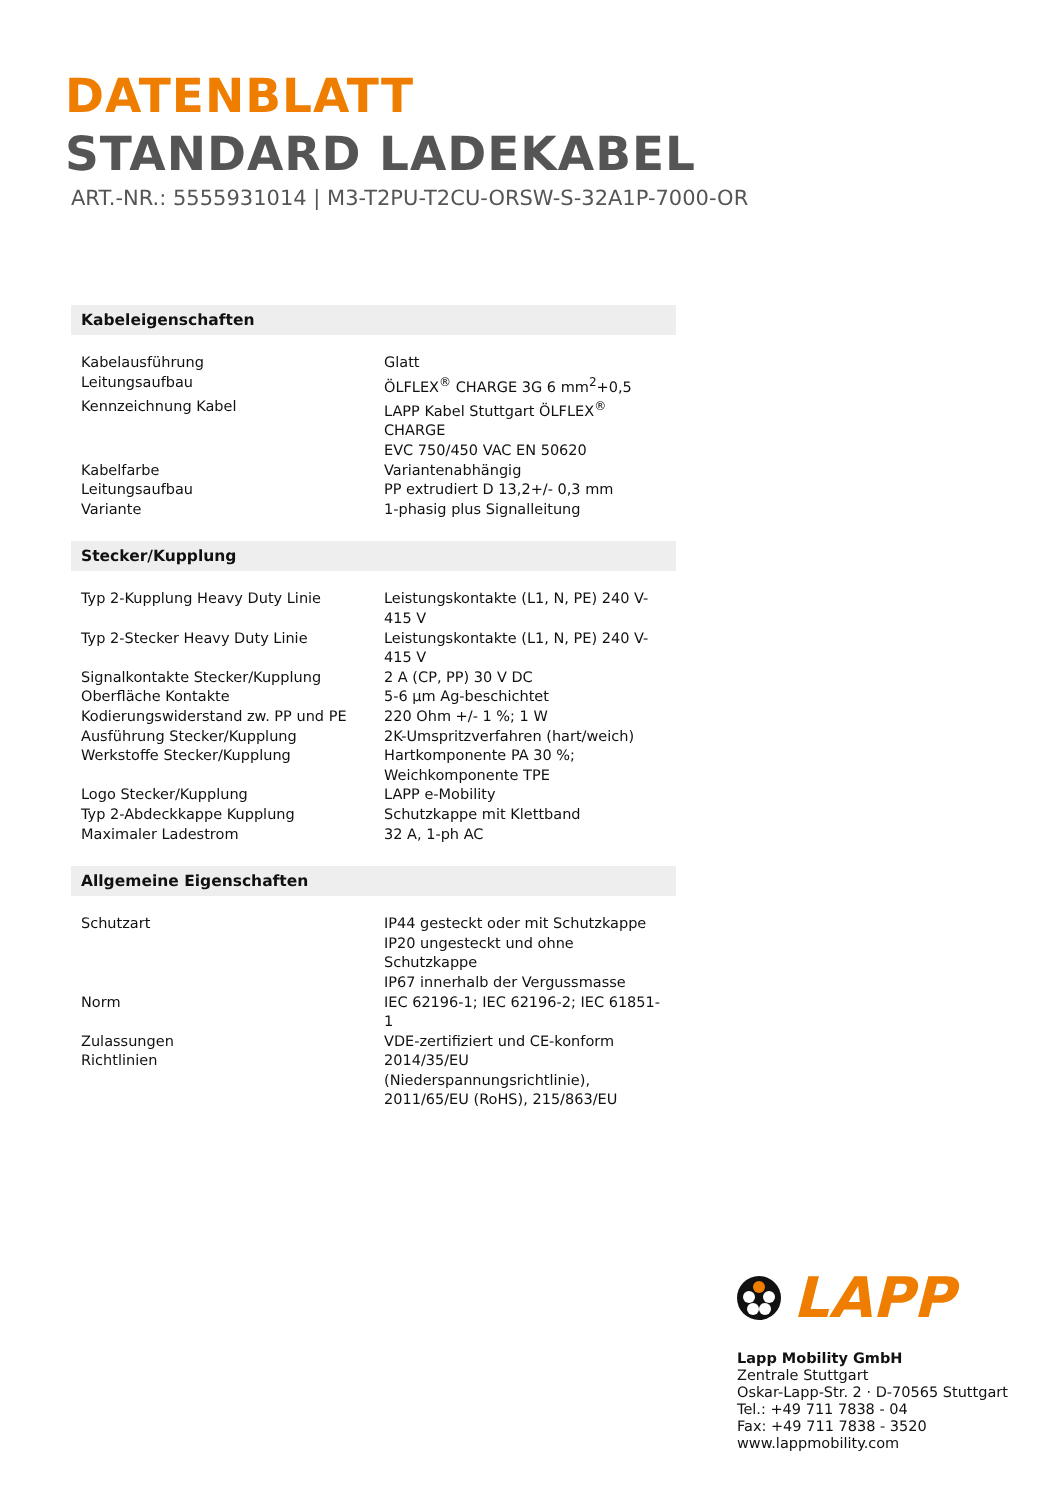DATENBLATT
STANDARD LADEKABEL
ART.-NR.: 5555931014 | M3-T2PU-T2CU-ORSW-S-32A1P-7000-OR
Kabeleigenschaften
| Kabelausführung | Glatt |
| Leitungsaufbau | ÖLFLEX<sup>®</sup> CHARGE 3G 6 mm<sup>2</sup>+0,5 |
| Kennzeichnung Kabel | LAPP Kabel Stuttgart ÖLFLEX<sup>®</sup> CHARGE EVC 750/450 VAC EN 50620 |
| Kabelfarbe | Variantenabhängig |
| Leitungsaufbau | PP extrudiert D 13,2+/- 0,3 mm |
| Variante | 1-phasig plus Signalleitung |
Stecker/Kupplung
| Typ 2-Kupplung Heavy Duty Linie | Leistungskontakte (L1, N, PE) 240 V-415 V |
| Typ 2-Stecker Heavy Duty Linie | Leistungskontakte (L1, N, PE) 240 V-415 V |
| Signalkontakte Stecker/Kupplung | 2 A (CP, PP) 30 V DC |
| Oberfläche Kontakte | 5-6 µm Ag-beschichtet |
| Kodierungswiderstand zw. PP und PE | 220 Ohm +/- 1 %; 1 W |
| Ausführung Stecker/Kupplung | 2K-Umspritzverfahren (hart/weich) |
| Werkstoffe Stecker/Kupplung | Hartkomponente PA 30 %; Weichkomponente TPE |
| Logo Stecker/Kupplung | LAPP e-Mobility |
| Typ 2-Abdeckkappe Kupplung | Schutzkappe mit Klettband |
| Maximaler Ladestrom | 32 A, 1-ph AC |
Allgemeine Eigenschaften
| Schutzart | IP44 gesteckt oder mit Schutzkappe IP20 ungesteckt und ohne Schutzkappe IP67 innerhalb der Vergussmasse |
| Norm | IEC 62196-1; IEC 62196-2; IEC 61851-1 |
| Zulassungen | VDE-zertifiziert und CE-konform |
| Richtlinien | 2014/35/EU (Niederspannungsrichtlinie), 2011/65/EU (RoHS), 215/863/EU |
LAPP
Lapp Mobility GmbH
Zentrale Stuttgart
Oskar-Lapp-Str. 2 · D-70565 Stuttgart
Tel.: +49 711 7838 - 04
Fax: +49 711 7838 - 3520
www.lappmobility.com